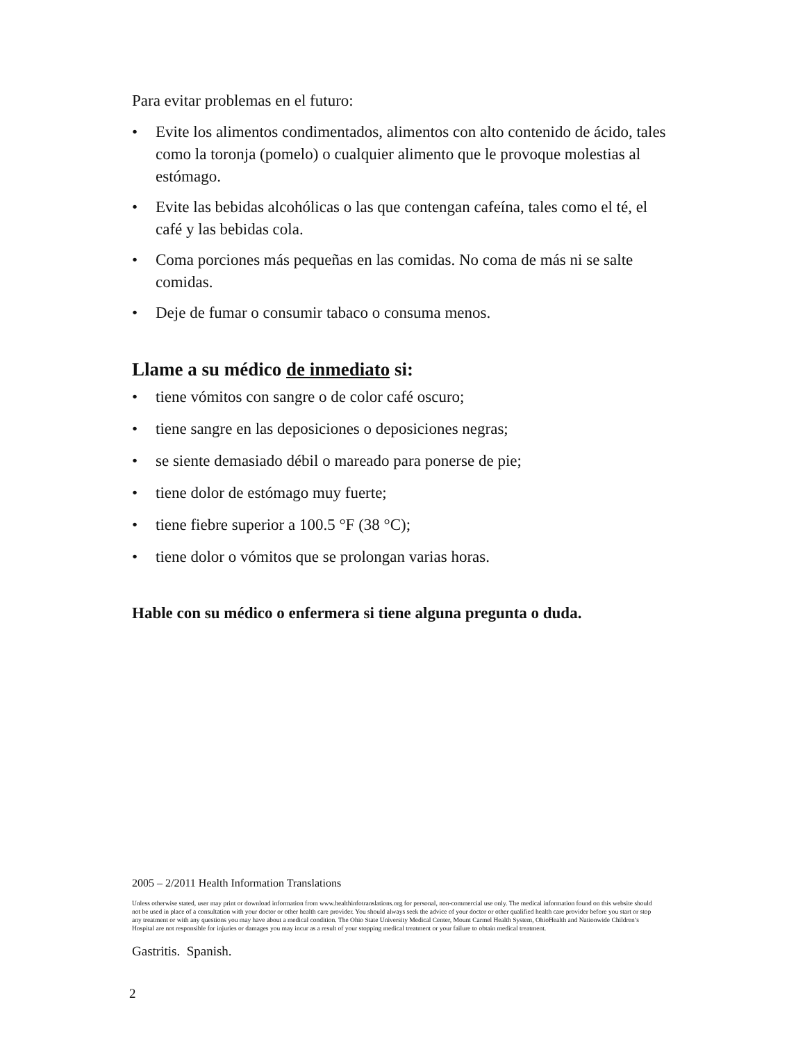Para evitar problemas en el futuro:
• Evite los alimentos condimentados, alimentos con alto contenido de ácido, tales como la toronja (pomelo) o cualquier alimento que le provoque molestias al estómago.
• Evite las bebidas alcohólicas o las que contengan cafeína, tales como el té, el café y las bebidas cola.
• Coma porciones más pequeñas en las comidas. No coma de más ni se salte comidas.
• Deje de fumar o consumir tabaco o consuma menos.
Llame a su médico de inmediato si:
• tiene vómitos con sangre o de color café oscuro;
• tiene sangre en las deposiciones o deposiciones negras;
• se siente demasiado débil o mareado para ponerse de pie;
• tiene dolor de estómago muy fuerte;
• tiene fiebre superior a 100.5 °F (38 °C);
• tiene dolor o vómitos que se prolongan varias horas.
Hable con su médico o enfermera si tiene alguna pregunta o duda.
2005 – 2/2011 Health Information Translations
Unless otherwise stated, user may print or download information from www.healthinfotranslations.org for personal, non-commercial use only. The medical information found on this website should not be used in place of a consultation with your doctor or other health care provider. You should always seek the advice of your doctor or other qualified health care provider before you start or stop any treatment or with any questions you may have about a medical condition. The Ohio State University Medical Center, Mount Carmel Health System, OhioHealth and Nationwide Children’s Hospital are not responsible for injuries or damages you may incur as a result of your stopping medical treatment or your failure to obtain medical treatment.
Gastritis. Spanish.
2